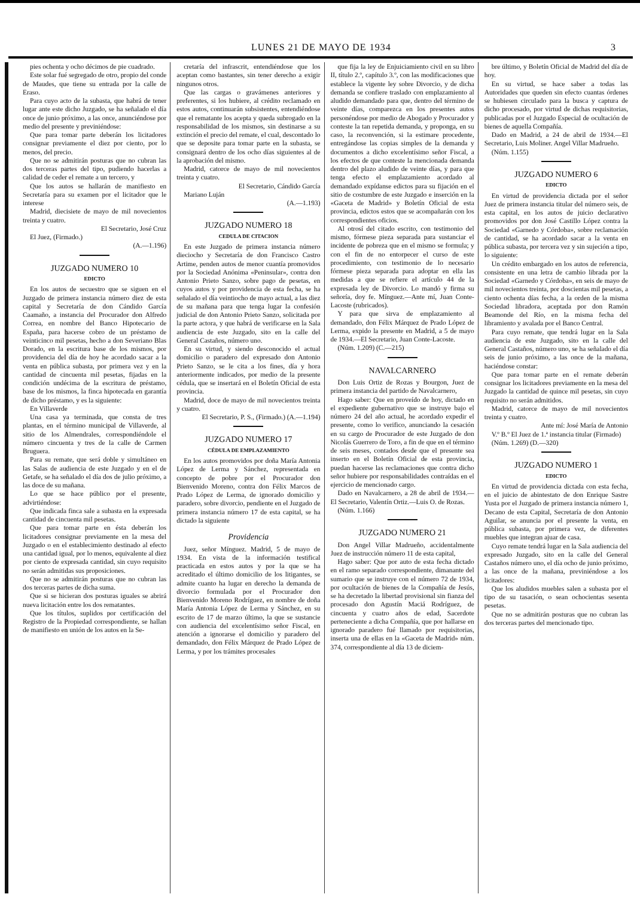LUNES 21 DE MAYO DE 1934 3
pies ochenta y ocho décimos de pie cuadrado.
Este solar fué segregado de otro, propio del conde de Maudes, que tiene su entrada por la calle de Eraso.
Para cuyo acto de la subasta, que habrá de tener lugar ante este dicho Juzgado, se ha señalado el día once de junio próximo, a las once, anunciéndose por medio del presente y previniéndose:
Que para tomar parte deberán los licitadores consignar previamente el diez por ciento, por lo menos, del precio.
Que no se admitirán posturas que no cubran las dos terceras partes del tipo, pudiendo hacerlas a calidad de ceder el remate a un tercero, y
Que los autos se hallarán de manifiesto en Secretaría para su examen por el licitador que le interese
Madrid, diecisiete de mayo de mil novecientos treinta y cuatro.
El Secretario, José Cruz
El Juez, (Firmado.)
(A.—1.196)
JUZGADO NUMERO 10
EDICTO
En los autos de secuestro que se siguen en el Juzgado de primera instancia número diez de esta capital y Secretaría de don Cándido García Caamaño, a instancia del Procurador don Alfredo Correa, en nombre del Banco Hipotecario de España, para hacerse cobro de un préstamo de veinticinco mil pesetas, hecho a don Severiano Blas Dorado, en la escritura base de los mismos, por providencia del día de hoy he acordado sacar a la venta en pública subasta, por primera vez y en la cantidad de cincuenta mil pesetas, fijadas en la condición undécima de la escritura de préstamo, base de los mismos, la finca hipotecada en garantía de dicho préstamo, y es la siguiente:
En Villaverde
Una casa ya terminada, que consta de tres plantas, en el término municipal de Villaverde, al sitio de los Almendrales, correspondiéndole el número cincuenta y tres de la calle de Carmen Bruguera.
Para su remate, que será doble y simultáneo en las Salas de audiencia de este Juzgado y en el de Getafe, se ha señalado el día dos de julio próximo, a las doce de su mañana.
Lo que se hace público por el presente, advirtiéndose:
Que indicada finca sale a subasta en la expresada cantidad de cincuenta mil pesetas.
Que para tomar parte en ésta deberán los licitadores consignar previamente en la mesa del Juzgado o en el establecimiento destinado al efecto una cantidad igual, por lo menos, equivalente al diez por ciento de expresada cantidad, sin cuyo requisito no serán admitidas sus proposiciones.
Que no se admitirán posturas que no cubran las dos terceras partes de dicha suma.
Que si se hicieran dos posturas iguales se abrirá nueva licitación entre los dos rematantes.
Que los títulos, suplidos por certificación del Registro de la Propiedad correspondiente, se hallan de manifiesto en unión de los autos en la Se-
cretaría del infrascrit, entendiéndose que los aceptan como bastantes, sin tener derecho a exigir ningunos otros.
Que las cargas o gravámenes anteriores y preferentes, si los hubiere, al crédito reclamado en estos autos, continuarán subsistentes, entendiéndose que el rematante los acepta y queda subrogado en la responsabilidad de los mismos, sin destinarse a su extinción el precio del remate, el cual, descontado lo que se deposite para tomar parte en la subasta, se consignará dentro de los ocho días siguientes al de la aprobación del mismo.
Madrid, catorce de mayo de mil novecientos treinta y cuatro.
El Secretario, Cándido García
Mariano Luján
(A.—1.193)
JUZGADO NUMERO 18
CEDULA DE CITACION
En este Juzgado de primera instancia número dieciocho y Secretaría de don Francisco Castro Artime, penden autos de menor cuantía promovidos por la Sociedad Anónima «Peninsular», contra don Antonio Prieto Sanzo, sobre pago de pesetas, en cuyos autos y por providencia de esta fecha, se ha señalado el día veintiocho de mayo actual, a las diez de su mañana para que tenga lugar la confesión judicial de don Antonio Prieto Sanzo, solicitada por la parte actora, y que habrá de verificarse en la Sala audiencia de este Juzgado, sito en la calle del General Castaños, número uno.
En su virtud, y siendo desconocido el actual domicilio o paradero del expresado don Antonio Prieto Sanzo, se le cita a los fines, día y hora anteriormente indicados, por medio de la presente cédula, que se insertará en el Boletín Oficial de esta provincia.
Madrid, doce de mayo de mil novecientos treinta y cuatro.
El Secretario, P. S., (Firmado.) (A.—1.194)
JUZGADO NUMERO 17
CÉDULA DE EMPLAZAMIENTO
En los autos promovidos por doña María Antonia López de Lerma y Sánchez, representada en concepto de pobre por el Procurador don Bienvenido Moreno, contra don Félix Marcos de Prado López de Lerma, de ignorado domicilio y paradero, sobre divorcio, pendiente en el Juzgado de primera instancia número 17 de esta capital, se ha dictado la siguiente
Providencia
Juez, señor Mínguez. Madrid, 5 de mayo de 1934. En vista de la información testifical practicada en estos autos y por la que se ha acreditado el último domicilio de los litigantes, se admite cuanto ha lugar en derecho la demanda de divorcio formulada por el Procurador don Bienvenido Moreno Rodríguez, en nombre de doña María Antonia López de Lerma y Sánchez, en su escrito de 17 de marzo último, la que se sustancie con audiencia del excelentísimo señor Fiscal, en atención a ignorarse el domicilio y paradero del demandado, don Félix Márquez de Prado López de Lerma, y por los trámites procesales
que fija la ley de Enjuiciamiento civil en su libro II, título 2.º, capítulo 3.º, con las modificaciones que establece la vigente ley sobre Divorcio, y de dicha demanda se confiere traslado con emplazamiento al aludido demandado para que, dentro del término de veinte días, comparezca en los presentes autos personéndose por medio de Abogado y Procurador y conteste la tan repetida demanda, y proponga, en su caso, la reconvención, si la estimare procedente, entregándose las copias simples de la demanda y documentos a dicho excelentísimo señor Fiscal, a los efectos de que conteste la mencionada demanda dentro del plazo aludido de veinte días, y para que tenga efecto el emplazamiento acordado al demandado expídanse edictos para su fijación en el sitio de costumbre de este Juzgado e inserción en la «Gaceta de Madrid» y Boletín Oficial de esta provincia, edictos estos que se acompañarán con los correspondientes oficios.
Al otrosí del citado escrito, con testimonio del mismo, fórmese pieza separada para sustanciar el incidente de pobreza que en el mismo se formula; y con el fin de no entorpecer el curso de este procedimiento, con testimonio de lo necesario fórmese pieza separada para adoptar en ella las medidas a que se refiere el artículo 44 de la expresada ley de Divorcio. Lo mandó y firma su señoría, doy fe. Mínguez.—Ante mí, Juan Conte-Lacoste (rubricados).
Y para que sirva de emplazamiento al demandado, don Félix Márquez de Prado López de Lerma, expido la presente en Madrid, a 5 de mayo de 1934.—El Secretario, Juan Conte-Lacoste.
(Núm. 1.209) (C.—215)
NAVALCARNERO
Don Luis Ortiz de Rozas y Bourgon, Juez de primera instancia del partido de Navalcarnero,
Hago saber: Que en proveído de hoy, dictado en el expediente gubernativo que se instruye bajo el número 24 del año actual, he acordado expedir el presente, como lo verifico, anunciando la cesación en su cargo de Procurador de este Juzgado de don Nicolás Guerrero de Toro, a fin de que en el término de seis meses, contados desde que el presente sea inserto en el Boletín Oficial de esta provincia, puedan hacerse las reclamaciones que contra dicho señor hubiere por responsabilidades contraídas en el ejercicio de mencionado cargo.
Dado en Navalcarnero, a 28 de abril de 1934.—El Secretario, Valentín Ortiz.—Luis O. de Rozas.
(Núm. 1.166)
JUZGADO NUMERO 21
Don Angel Villar Madrueño, accidentalmente Juez de instrucción número 11 de esta capital,
Hago saber: Que por auto de esta fecha dictado en el ramo separado correspondiente, dimanante del sumario que se instruye con el número 72 de 1934, por ocultación de bienes de la Compañía de Jesús, se ha decretado la libertad provisional sin fianza del procesado don Agustín Maciá Rodríguez, de cincuenta y cuatro años de edad, Sacerdote perteneciente a dicha Compañía, que por hallarse en ignorado paradero fué llamado por requisitorias, inserta una de ellas en la «Gaceta de Madrid» núm. 374, correspondiente al día 13 de diciem-
bre último, y Boletín Oficial de Madrid del día de hoy.
En su virtud, se hace saber a todas las Autoridades que queden sin efecto cuantas órdenes se hubiesen circulado para la busca y captura de dicho procesado, por virtud de dichas requisitorias, publicadas por el Juzgado Especial de ocultación de bienes de aquella Compañía.
Dado en Madrid, a 24 de abril de 1934.—El Secretario, Luis Moliner. Angel Villar Madrueño.
(Núm. 1.155)
JUZGADO NUMERO 6
EDICTO
En virtud de providencia dictada por el señor Juez de primera instancia titular del número seis, de esta capital, en los autos de juicio declarativo promovidos por don José Castillo López contra la Sociedad «Garnedo y Córdoba», sobre reclamación de cantidad, se ha acordado sacar a la venta en pública subasta, por tercera vez y sin sujeción a tipo, lo siguiente:
Un crédito embargado en los autos de referencia, consistente en una letra de cambio librada por la Sociedad «Garnedo y Córdoba», en seis de mayo de mil novecientos treinta, por doscientas mil pesetas, a ciento ochenta días fecha, a la orden de la misma Sociedad libradora, aceptada por don Ramón Beamonde del Río, en la misma fecha del libramiento y avalada por el Banco Central.
Para cuyo remate, que tendrá lugar en la Sala audiencia de este Juzgado, sito en la calle del General Castaños, número uno, se ha señalado el día seis de junio próximo, a las once de la mañana, haciéndose constar:
Que para tomar parte en el remate deberán consignar los licitadores previamente en la mesa del Juzgado la cantidad de quince mil pesetas, sin cuyo requisito no serán admitidos.
Madrid, catorce de mayo de mil novecientos treinta y cuatro.
Ante mí: José María de Antonio
V.º B.º El Juez de 1.ª instancia titular (Firmado)
(Núm. 1.269) (D.—320)
JUZGADO NUMERO 1
EDICTO
En virtud de providencia dictada con esta fecha, en el juicio de abintestato de don Enrique Sastre Yusta por el Juzgado de primera instancia número 1, Decano de esta Capital, Secretaría de don Antonio Aguilar, se anuncia por el presente la venta, en pública subasta, por primera vez, de diferentes muebles que integran ajuar de casa.
Cuyo remate tendrá lugar en la Sala audiencia del expresado Juzgado, sito en la calle del General Castaños número uno, el día ocho de junio próximo, a las once de la mañana, previniéndose a los licitadores:
Que los aludidos muebles salen a subasta por el tipo de su tasación, o sean ochocientas sesenta pesetas.
Que no se admitirán posturas que no cubran las dos terceras partes del mencionado tipo.